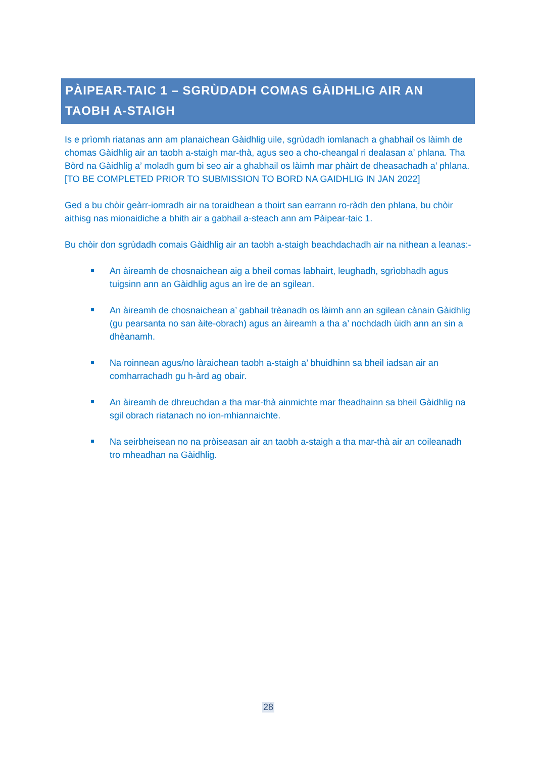PÀIPEAR-TAIC 1 – SGRÙDADH COMAS GÀIDHLIG AIR AN TAOBH A-STAIGH
Is e prìomh riatanas ann am planaichean Gàidhlig uile, sgrùdadh iomlanach a ghabhail os làimh de chomas Gàidhlig air an taobh a-staigh mar-thà, agus seo a cho-cheangal ri dealasan a’ phlana. Tha Bòrd na Gàidhlig a’ moladh gum bi seo air a ghabhail os làimh mar phàirt de dheasachadh a’ phlana. [TO BE COMPLETED PRIOR TO SUBMISSION TO BORD NA GAIDHLIG IN JAN 2022]
Ged a bu chòir geàrr-iomradh air na toraidhean a thoirt san earrann ro-ràdh den phlana, bu chòir aithisg nas mionaidiche a bhith air a gabhail a-steach ann am Pàipear-taic 1.
Bu chòir don sgrùdadh comais Gàidhlig air an taobh a-staigh beachdachadh air na nithean a leanas:-
An àireamh de chosnaichean aig a bheil comas labhairt, leughadh, sgrìobhadh agus tuigsinn ann an Gàidhlig agus an ìre de an sgilean.
An àireamh de chosnaichean a’ gabhail trèanadh os làimh ann an sgilean cànain Gàidhlig (gu pearsanta no san àite-obrach) agus an àireamh a tha a’ nochdadh ùidh ann an sin a dhèanamh.
Na roinnean agus/no làraichean taobh a-staigh a’ bhuidhinn sa bheil iadsan air an comharrachadh gu h-àrd ag obair.
An àireamh de dhreuchdan a tha mar-thà ainmichte mar fheadhainn sa bheil Gàidhlig na sgil obrach riatanach no ion-mhiannaichte.
Na seirbheisean no na pròiseasan air an taobh a-staigh a tha mar-thà air an coileanadh tro mheadhan na Gàidhlig.
28